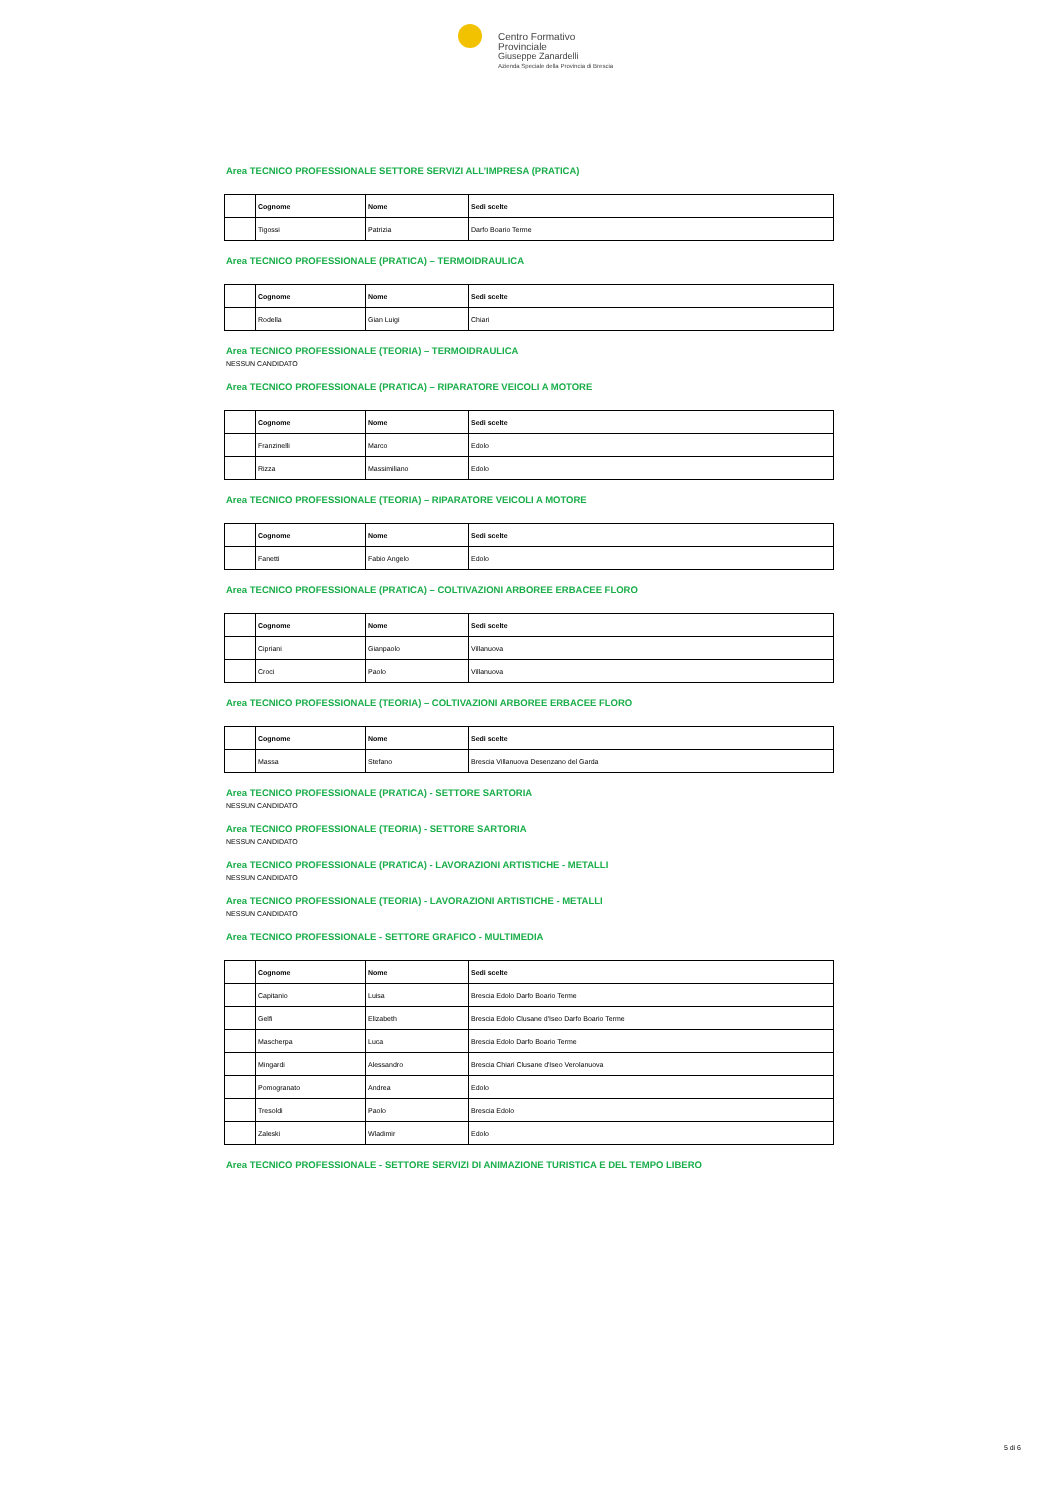Centro Formativo Provinciale
Giuseppe Zanardelli
Azienda Speciale della Provincia di Brescia
Area TECNICO PROFESSIONALE SETTORE SERVIZI ALL’IMPRESA (PRATICA)
| | Cognome | Nome | Sedi scelte |
| --- | --- | --- | --- |
| | Tigossi | Patrizia | Darfo Boario Terme |
Area TECNICO PROFESSIONALE (PRATICA) – TERMOIDRAULICA
| | Cognome | Nome | Sedi scelte |
| --- | --- | --- | --- |
| | Rodella | Gian Luigi | Chiari |
Area TECNICO PROFESSIONALE (TEORIA) – TERMOIDRAULICA
NESSUN CANDIDATO
Area TECNICO PROFESSIONALE (PRATICA) – RIPARATORE VEICOLI A MOTORE
| | Cognome | Nome | Sedi scelte |
| --- | --- | --- | --- |
| | Franzinelli | Marco | Edolo |
| | Rizza | Massimiliano | Edolo |
Area TECNICO PROFESSIONALE (TEORIA) – RIPARATORE VEICOLI A MOTORE
| | Cognome | Nome | Sedi scelte |
| --- | --- | --- | --- |
| | Fanetti | Fabio Angelo | Edolo |
Area TECNICO PROFESSIONALE (PRATICA) – COLTIVAZIONI ARBOREE ERBACEE FLORO
| | Cognome | Nome | Sedi scelte |
| --- | --- | --- | --- |
| | Cipriani | Gianpaolo | Villanuova |
| | Croci | Paolo | Villanuova |
Area TECNICO PROFESSIONALE (TEORIA) – COLTIVAZIONI ARBOREE ERBACEE FLORO
| | Cognome | Nome | Sedi scelte |
| --- | --- | --- | --- |
| | Massa | Stefano | Brescia Villanuova Desenzano del Garda |
Area TECNICO PROFESSIONALE (PRATICA) - SETTORE SARTORIA
NESSUN CANDIDATO
Area TECNICO PROFESSIONALE (TEORIA) - SETTORE SARTORIA
NESSUN CANDIDATO
Area TECNICO PROFESSIONALE (PRATICA) - LAVORAZIONI ARTISTICHE - METALLI
NESSUN CANDIDATO
Area TECNICO PROFESSIONALE (TEORIA) - LAVORAZIONI ARTISTICHE - METALLI
NESSUN CANDIDATO
Area TECNICO PROFESSIONALE - SETTORE GRAFICO - MULTIMEDIA
| | Cognome | Nome | Sedi scelte |
| --- | --- | --- | --- |
| | Capitanio | Luisa | Brescia Edolo Darfo Boario Terme |
| | Gelfi | Elizabeth | Brescia Edolo Clusane d'Iseo Darfo Boario Terme |
| | Mascherpa | Luca | Brescia Edolo Darfo Boario Terme |
| | Mingardi | Alessandro | Brescia Chiari Clusane d'Iseo Verolanuova |
| | Pomogranato | Andrea | Edolo |
| | Tresoldi | Paolo | Brescia Edolo |
| | Zaleski | Wladimir | Edolo |
Area TECNICO PROFESSIONALE - SETTORE SERVIZI DI ANIMAZIONE TURISTICA E DEL TEMPO LIBERO
5 di 6